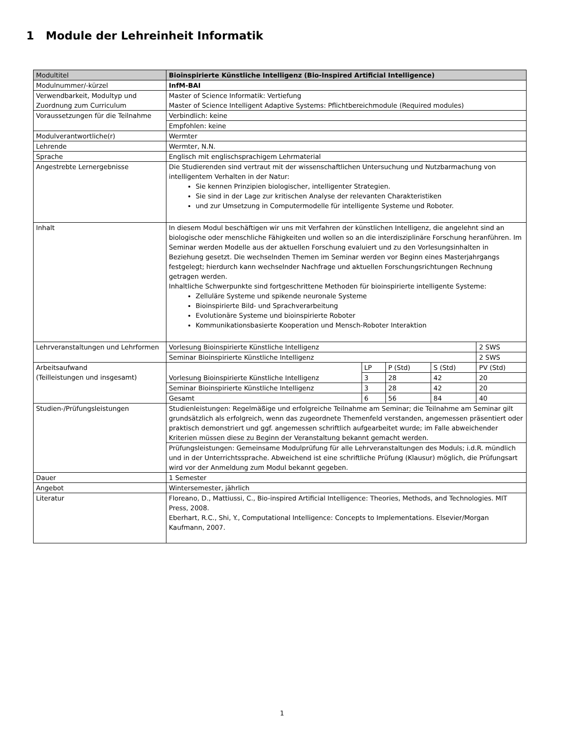1 Module der Lehreinheit Informatik
| Modultitel | Bioinspirierte Künstliche Intelligenz (Bio-Inspired Artificial Intelligence) | | | | |
| Modulnummer/-kürzel | InfM-BAI | | | | |
| Verwendbarkeit, Modultyp und Zuordnung zum Curriculum | Master of Science Informatik: Vertiefung Master of Science Intelligent Adaptive Systems: Pflichtbereichmodule (Required modules) | | | | |
| Voraussetzungen für die Teilnahme | Verbindlich: keine | | | | |
| | Empfohlen: keine | | | | |
| Modulverantwortliche(r) | Wermter | | | | |
| Lehrende | Wermter, N.N. | | | | |
| Sprache | Englisch mit englischsprachigem Lehrmaterial | | | | |
| Angestrebte Lernergebnisse | Die Studierenden sind vertraut mit der wissenschaftlichen Untersuchung und Nutzbarmachung von intelligentem Verhalten in der Natur: Sie kennen Prinzipien biologischer, intelligenter Strategien. Sie sind in der Lage zur kritischen Analyse der relevanten Charakteristiken und zur Umsetzung in Computermodelle für intelligente Systeme und Roboter. | | | | |
| Inhalt | In diesem Modul beschäftigen wir uns mit Verfahren der künstlichen Intelligenz, die angelehnt sind an biologische oder menschliche Fähigkeiten und wollen so an die interdisziplinäre Forschung heranführen. Im Seminar werden Modelle aus der aktuellen Forschung evaluiert und zu den Vorlesungsinhalten in Beziehung gesetzt. Die wechselnden Themen im Seminar werden vor Beginn eines Masterjahrgangs festgelegt; hierdurch kann wechselnder Nachfrage und aktuellen Forschungsrichtungen Rechnung getragen werden. Inhaltliche Schwerpunkte sind fortgeschrittene Methoden für bioinspirierte intelligente Systeme: Zelluläre Systeme und spikende neuronale Systeme Bioinspirierte Bild- und Sprachverarbeitung Evolutionäre Systeme und bioinspirierte Roboter Kommunikationsbasierte Kooperation und Mensch-Roboter Interaktion | | | | |
| Lehrveranstaltungen und Lehrformen | Vorlesung Bioinspirierte Künstliche Intelligenz | | | | 2 SWS |
| | Seminar Bioinspirierte Künstliche Intelligenz | | | | 2 SWS |
| Arbeitsaufwand (Teilleistungen und insgesamt) | Vorlesung Bioinspirierte Künstliche Intelligenz | LP | P (Std) | S (Std) | PV (Std) |
| | | 3 | 28 | 42 | 20 |
| | Seminar Bioinspirierte Künstliche Intelligenz | 3 | 28 | 42 | 20 |
| | Gesamt | 6 | 56 | 84 | 40 |
| Studien-/Prüfungsleistungen | Studienleistungen: Regelmäßige und erfolgreiche Teilnahme am Seminar; die Teilnahme am Seminar gilt grundsätzlich als erfolgreich, wenn das zugeordnete Themenfeld verstanden, angemessen präsentiert oder praktisch demonstriert und ggf. angemessen schriftlich aufgearbeitet wurde; im Falle abweichender Kriterien müssen diese zu Beginn der Veranstaltung bekannt gemacht werden. | | | | |
| | Prüfungsleistungen: Gemeinsame Modulprüfung für alle Lehrveranstaltungen des Moduls; i.d.R. mündlich und in der Unterrichtssprache. Abweichend ist eine schriftliche Prüfung (Klausur) möglich, die Prüfungsart wird vor der Anmeldung zum Modul bekannt gegeben. | | | | |
| Dauer | 1 Semester | | | | |
| Angebot | Wintersemester, jährlich | | | | |
| Literatur | Floreano, D., Mattiussi, C., Bio-inspired Artificial Intelligence: Theories, Methods, and Technologies. MIT Press, 2008. Eberhart, R.C., Shi, Y., Computational Intelligence: Concepts to Implementations. Elsevier/Morgan Kaufmann, 2007. | | | | |
1